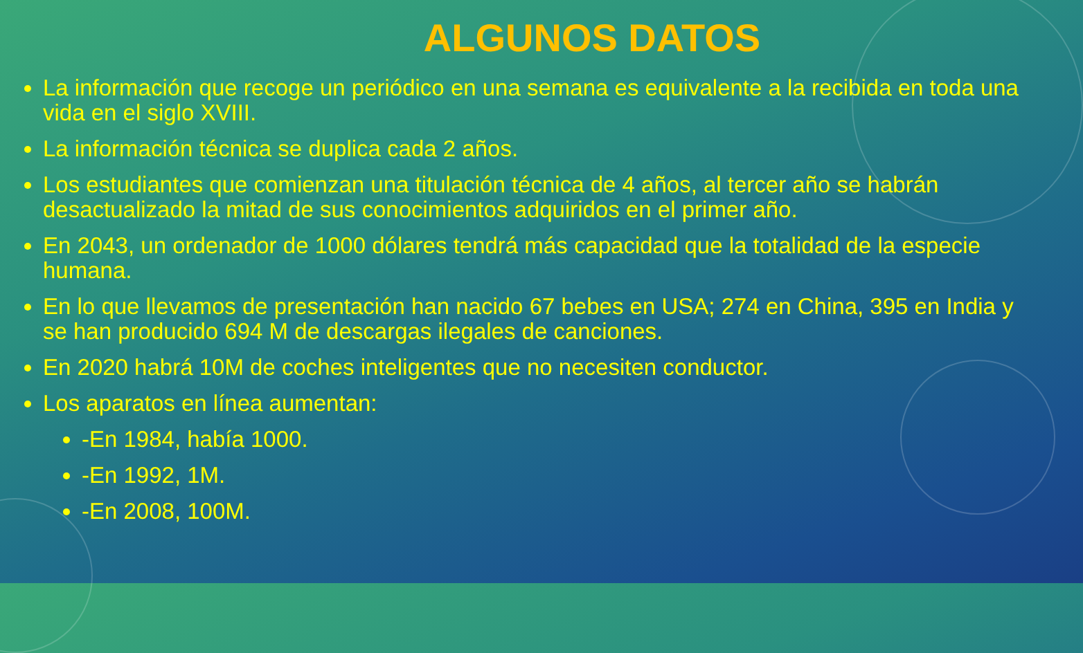ALGUNOS DATOS
La información que recoge un periódico en una semana es equivalente a la recibida en toda una vida en el siglo XVIII.
La información técnica se duplica cada 2 años.
Los estudiantes que comienzan una titulación técnica de 4 años, al tercer año se habrán desactualizado la mitad de sus conocimientos adquiridos en el primer año.
En 2043, un ordenador de 1000 dólares tendrá más capacidad que la totalidad de la especie humana.
En lo que llevamos de presentación han nacido 67 bebes en USA; 274 en China, 395 en India y se han producido 694 M de descargas ilegales de canciones.
En 2020 habrá 10M de coches inteligentes que no necesiten conductor.
Los aparatos en línea aumentan:
-En 1984, había 1000.
-En 1992, 1M.
-En 2008, 100M.